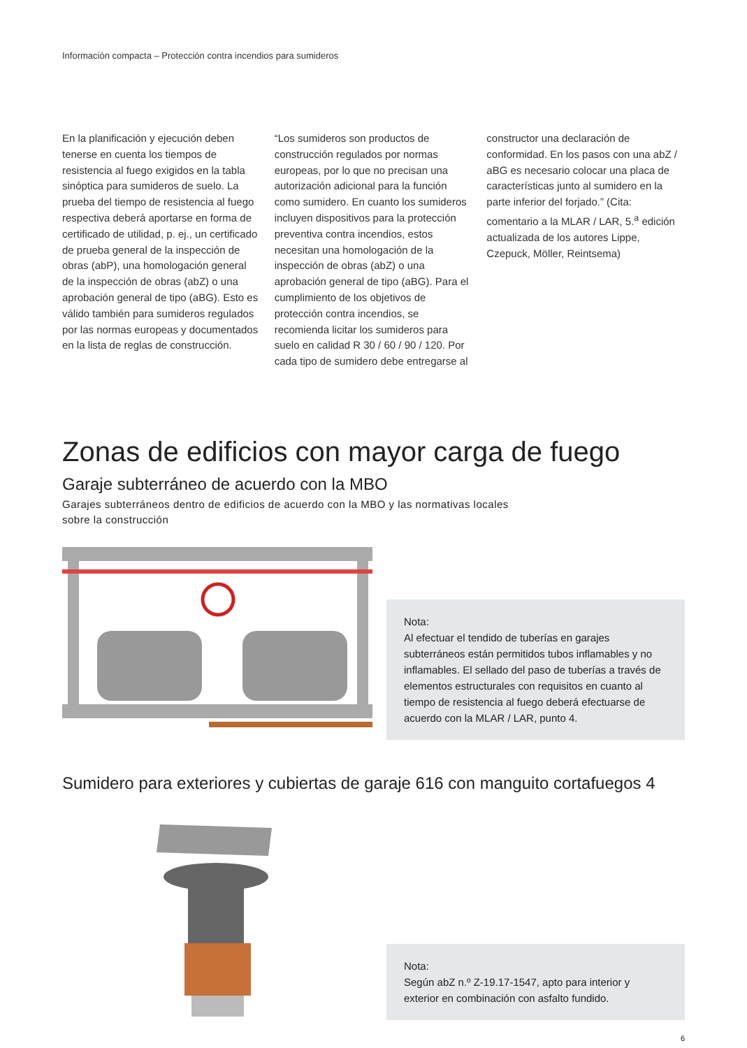Información compacta – Protección contra incendios para sumideros
En la planificación y ejecución deben tenerse en cuenta los tiempos de resistencia al fuego exigidos en la tabla sinóptica para sumideros de suelo. La prueba del tiempo de resistencia al fuego respectiva deberá aportarse en forma de certificado de utilidad, p. ej., un certificado de prueba general de la inspección de obras (abP), una homologación general de la inspección de obras (abZ) o una aprobación general de tipo (aBG). Esto es válido también para sumideros regulados por las normas europeas y documentados en la lista de reglas de construcción.
“Los sumideros son productos de construcción regulados por normas europeas, por lo que no precisan una autorización adicional para la función como sumidero. En cuanto los sumideros incluyen dispositivos para la protección preventiva contra incendios, estos necesitan una homologación de la inspección de obras (abZ) o una aprobación general de tipo (aBG). Para el cumplimiento de los objetivos de protección contra incendios, se recomienda licitar los sumideros para suelo en calidad R 30 / 60 / 90 / 120. Por cada tipo de sumidero debe entregarse al
constructor una declaración de conformidad. En los pasos con una abZ / aBG es necesario colocar una placa de características junto al sumidero en la parte inferior del forjado.” (Cita: comentario a la MLAR / LAR, 5.<sup>a</sup> edición actualizada de los autores Lippe, Czepuck, Möller, Reintsema)
Zonas de edificios con mayor carga de fuego
Garaje subterráneo de acuerdo con la MBO
Garajes subterráneos dentro de edificios de acuerdo con la MBO y las normativas locales
sobre la construcción
Nota:
Al efectuar el tendido de tuberías en garajes subterráneos están permitidos tubos inflamables y no inflamables. El sellado del paso de tuberías a través de elementos estructurales con requisitos en cuanto al tiempo de resistencia al fuego deberá efectuarse de acuerdo con la MLAR / LAR, punto 4.
Sumidero para exteriores y cubiertas de garaje 616 con manguito cortafuegos 4
Nota:
Según abZ n.º Z-19.17-1547, apto para interior y exterior en combinación con asfalto fundido.
6